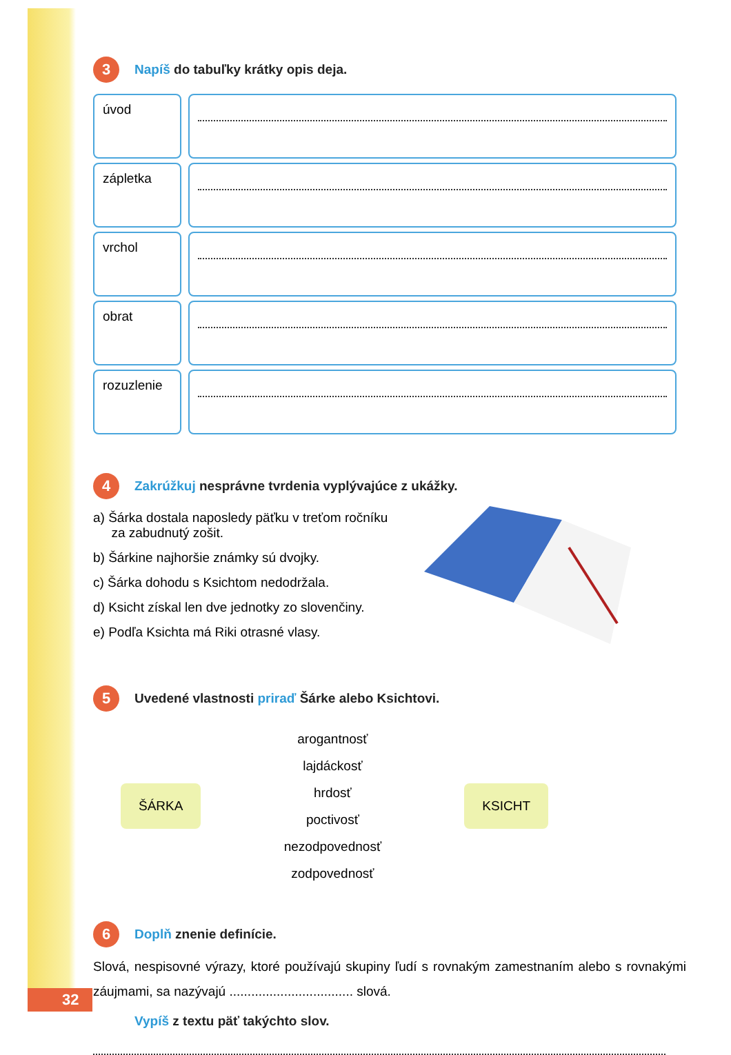3 Napíš do tabuľky krátky opis deja.
| úvod | |
| zápletka | |
| vrchol | |
| obrat | |
| rozuzlenie | |
4 Zakrúžkuj nesprávne tvrdenia vyplývajúce z ukážky.
a) Šárka dostala naposledy päťku v treťom ročníku
za zabudnutý zošit.
b) Šárkine najhoršie známky sú dvojky.
c) Šárka dohodu s Ksichtom nedodržala.
d) Ksicht získal len dve jednotky zo slovenčiny.
e) Podľa Ksichta má Riki otrasné vlasy.
5 Uvedené vlastnosti priraď Šárke alebo Ksichtovi.
ŠÁRKA
arogantnosť
lajdáckosť
hrdosť
poctivosť
nezodpovednosť
zodpovednosť
KSICHT
6 Doplň znenie definície.
Slová, nespisovné výrazy, ktoré používajú skupiny ľudí s rovnakým zamestnaním alebo s rovnakými záujmami, sa nazývajú .................................. slová.
Vypíš z textu päť takýchto slov.
32